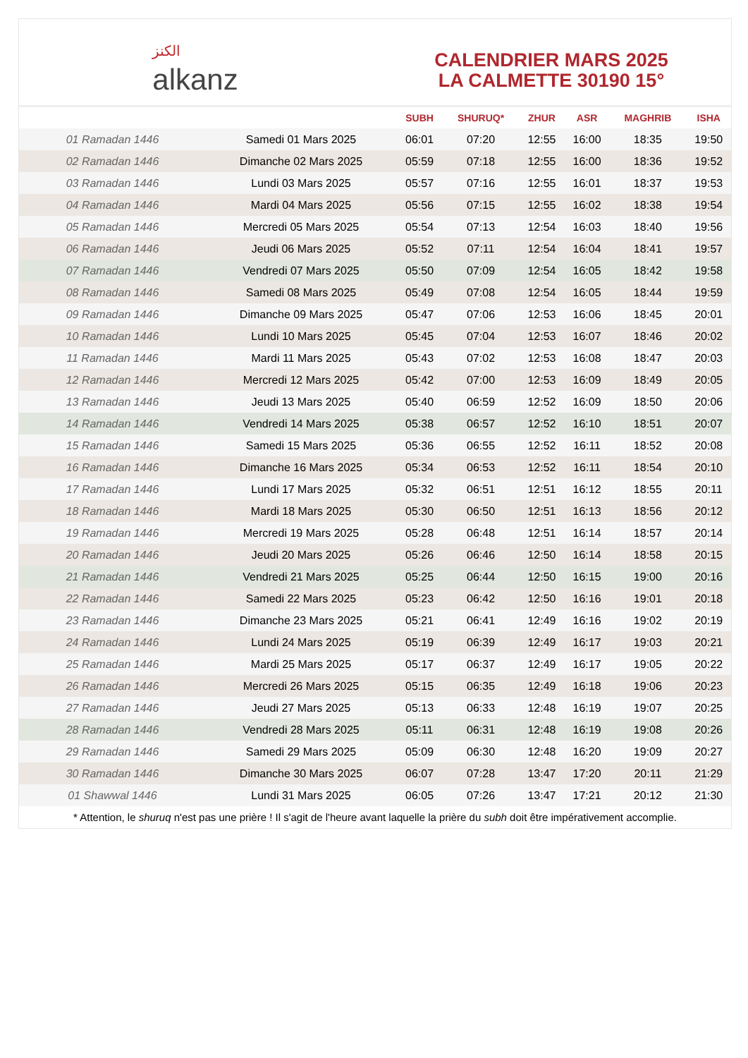الكنز
alkanz
CALENDRIER MARS 2025
LA CALMETTE 30190 15°
| | | SUBH | SHURUQ* | ZHUR | ASR | MAGHRIB | ISHA |
| --- | --- | --- | --- | --- | --- | --- | --- |
| 01 Ramadan 1446 | Samedi 01 Mars 2025 | 06:01 | 07:20 | 12:55 | 16:00 | 18:35 | 19:50 |
| 02 Ramadan 1446 | Dimanche 02 Mars 2025 | 05:59 | 07:18 | 12:55 | 16:00 | 18:36 | 19:52 |
| 03 Ramadan 1446 | Lundi 03 Mars 2025 | 05:57 | 07:16 | 12:55 | 16:01 | 18:37 | 19:53 |
| 04 Ramadan 1446 | Mardi 04 Mars 2025 | 05:56 | 07:15 | 12:55 | 16:02 | 18:38 | 19:54 |
| 05 Ramadan 1446 | Mercredi 05 Mars 2025 | 05:54 | 07:13 | 12:54 | 16:03 | 18:40 | 19:56 |
| 06 Ramadan 1446 | Jeudi 06 Mars 2025 | 05:52 | 07:11 | 12:54 | 16:04 | 18:41 | 19:57 |
| 07 Ramadan 1446 | Vendredi 07 Mars 2025 | 05:50 | 07:09 | 12:54 | 16:05 | 18:42 | 19:58 |
| 08 Ramadan 1446 | Samedi 08 Mars 2025 | 05:49 | 07:08 | 12:54 | 16:05 | 18:44 | 19:59 |
| 09 Ramadan 1446 | Dimanche 09 Mars 2025 | 05:47 | 07:06 | 12:53 | 16:06 | 18:45 | 20:01 |
| 10 Ramadan 1446 | Lundi 10 Mars 2025 | 05:45 | 07:04 | 12:53 | 16:07 | 18:46 | 20:02 |
| 11 Ramadan 1446 | Mardi 11 Mars 2025 | 05:43 | 07:02 | 12:53 | 16:08 | 18:47 | 20:03 |
| 12 Ramadan 1446 | Mercredi 12 Mars 2025 | 05:42 | 07:00 | 12:53 | 16:09 | 18:49 | 20:05 |
| 13 Ramadan 1446 | Jeudi 13 Mars 2025 | 05:40 | 06:59 | 12:52 | 16:09 | 18:50 | 20:06 |
| 14 Ramadan 1446 | Vendredi 14 Mars 2025 | 05:38 | 06:57 | 12:52 | 16:10 | 18:51 | 20:07 |
| 15 Ramadan 1446 | Samedi 15 Mars 2025 | 05:36 | 06:55 | 12:52 | 16:11 | 18:52 | 20:08 |
| 16 Ramadan 1446 | Dimanche 16 Mars 2025 | 05:34 | 06:53 | 12:52 | 16:11 | 18:54 | 20:10 |
| 17 Ramadan 1446 | Lundi 17 Mars 2025 | 05:32 | 06:51 | 12:51 | 16:12 | 18:55 | 20:11 |
| 18 Ramadan 1446 | Mardi 18 Mars 2025 | 05:30 | 06:50 | 12:51 | 16:13 | 18:56 | 20:12 |
| 19 Ramadan 1446 | Mercredi 19 Mars 2025 | 05:28 | 06:48 | 12:51 | 16:14 | 18:57 | 20:14 |
| 20 Ramadan 1446 | Jeudi 20 Mars 2025 | 05:26 | 06:46 | 12:50 | 16:14 | 18:58 | 20:15 |
| 21 Ramadan 1446 | Vendredi 21 Mars 2025 | 05:25 | 06:44 | 12:50 | 16:15 | 19:00 | 20:16 |
| 22 Ramadan 1446 | Samedi 22 Mars 2025 | 05:23 | 06:42 | 12:50 | 16:16 | 19:01 | 20:18 |
| 23 Ramadan 1446 | Dimanche 23 Mars 2025 | 05:21 | 06:41 | 12:49 | 16:16 | 19:02 | 20:19 |
| 24 Ramadan 1446 | Lundi 24 Mars 2025 | 05:19 | 06:39 | 12:49 | 16:17 | 19:03 | 20:21 |
| 25 Ramadan 1446 | Mardi 25 Mars 2025 | 05:17 | 06:37 | 12:49 | 16:17 | 19:05 | 20:22 |
| 26 Ramadan 1446 | Mercredi 26 Mars 2025 | 05:15 | 06:35 | 12:49 | 16:18 | 19:06 | 20:23 |
| 27 Ramadan 1446 | Jeudi 27 Mars 2025 | 05:13 | 06:33 | 12:48 | 16:19 | 19:07 | 20:25 |
| 28 Ramadan 1446 | Vendredi 28 Mars 2025 | 05:11 | 06:31 | 12:48 | 16:19 | 19:08 | 20:26 |
| 29 Ramadan 1446 | Samedi 29 Mars 2025 | 05:09 | 06:30 | 12:48 | 16:20 | 19:09 | 20:27 |
| 30 Ramadan 1446 | Dimanche 30 Mars 2025 | 06:07 | 07:28 | 13:47 | 17:20 | 20:11 | 21:29 |
| 01 Shawwal 1446 | Lundi 31 Mars 2025 | 06:05 | 07:26 | 13:47 | 17:21 | 20:12 | 21:30 |
* Attention, le shuruq n'est pas une prière ! Il s'agit de l'heure avant laquelle la prière du subh doit être impérativement accomplie.